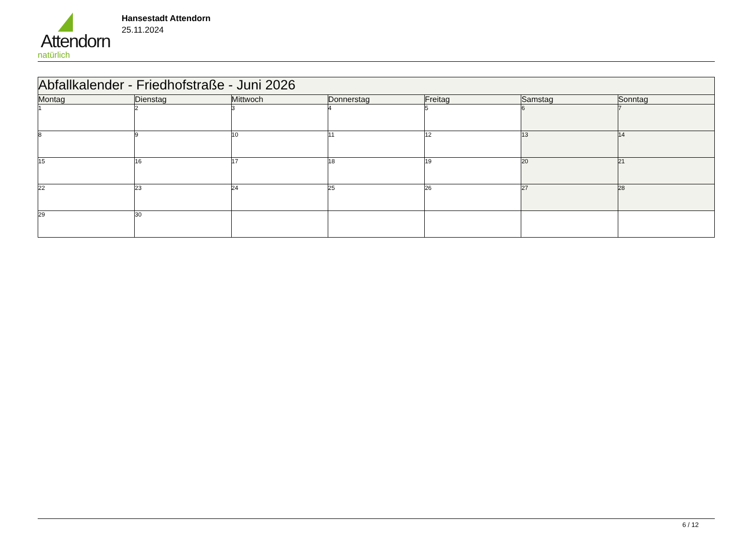Attendorn
natürlich
Hansestadt Attendorn
25.11.2024
| Abfallkalender - Friedhofstraße - Juni 2026 | | | | | | |
| Montag | Dienstag | Mittwoch | Donnerstag | Freitag | Samstag | Sonntag |
| 1 | 2 | 3 | 4 | 5 | 6 | 7 |
| 8 | 9 | 10 | 11 | 12 | 13 | 14 |
| 15 | 16 | 17 | 18 | 19 | 20 | 21 |
| 22 | 23 | 24 | 25 | 26 | 27 | 28 |
| 29 | 30 | | | | | |
6 / 12